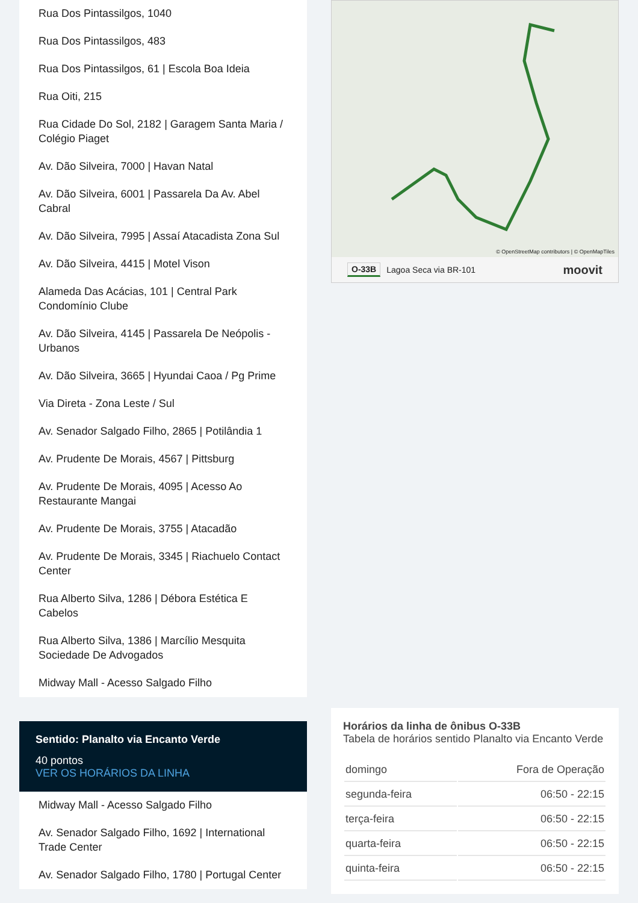Rua Dos Pintassilgos, 1040
Rua Dos Pintassilgos, 483
Rua Dos Pintassilgos, 61 | Escola Boa Ideia
Rua Oiti, 215
Rua Cidade Do Sol, 2182 | Garagem Santa Maria / Colégio Piaget
Av. Dão Silveira, 7000 | Havan Natal
Av. Dão Silveira, 6001 | Passarela Da Av. Abel Cabral
Av. Dão Silveira, 7995 | Assaí Atacadista Zona Sul
Av. Dão Silveira, 4415 | Motel Vison
Alameda Das Acácias, 101 | Central Park Condomínio Clube
Av. Dão Silveira, 4145 | Passarela De Neópolis - Urbanos
Av. Dão Silveira, 3665 | Hyundai Caoa / Pg Prime
Via Direta - Zona Leste / Sul
Av. Senador Salgado Filho, 2865 | Potilândia 1
Av. Prudente De Morais, 4567 | Pittsburg
Av. Prudente De Morais, 4095 | Acesso Ao Restaurante Mangai
Av. Prudente De Morais, 3755 | Atacadão
Av. Prudente De Morais, 3345 | Riachuelo Contact Center
Rua Alberto Silva, 1286 | Débora Estética E Cabelos
Rua Alberto Silva, 1386 | Marcílio Mesquita Sociedade De Advogados
Midway Mall - Acesso Salgado Filho
Sentido: Planalto via Encanto Verde
40 pontos
VER OS HORÁRIOS DA LINHA
Midway Mall - Acesso Salgado Filho
Av. Senador Salgado Filho, 1692 | International Trade Center
Av. Senador Salgado Filho, 1780 | Portugal Center
© OpenStreetMap contributors | © OpenMapTiles
O-33B Lagoa Seca via BR-101 moovit
Horários da linha de ônibus O-33B
Tabela de horários sentido Planalto via Encanto Verde
| domingo | Fora de Operação |
| segunda-feira | 06:50 - 22:15 |
| terça-feira | 06:50 - 22:15 |
| quarta-feira | 06:50 - 22:15 |
| quinta-feira | 06:50 - 22:15 |